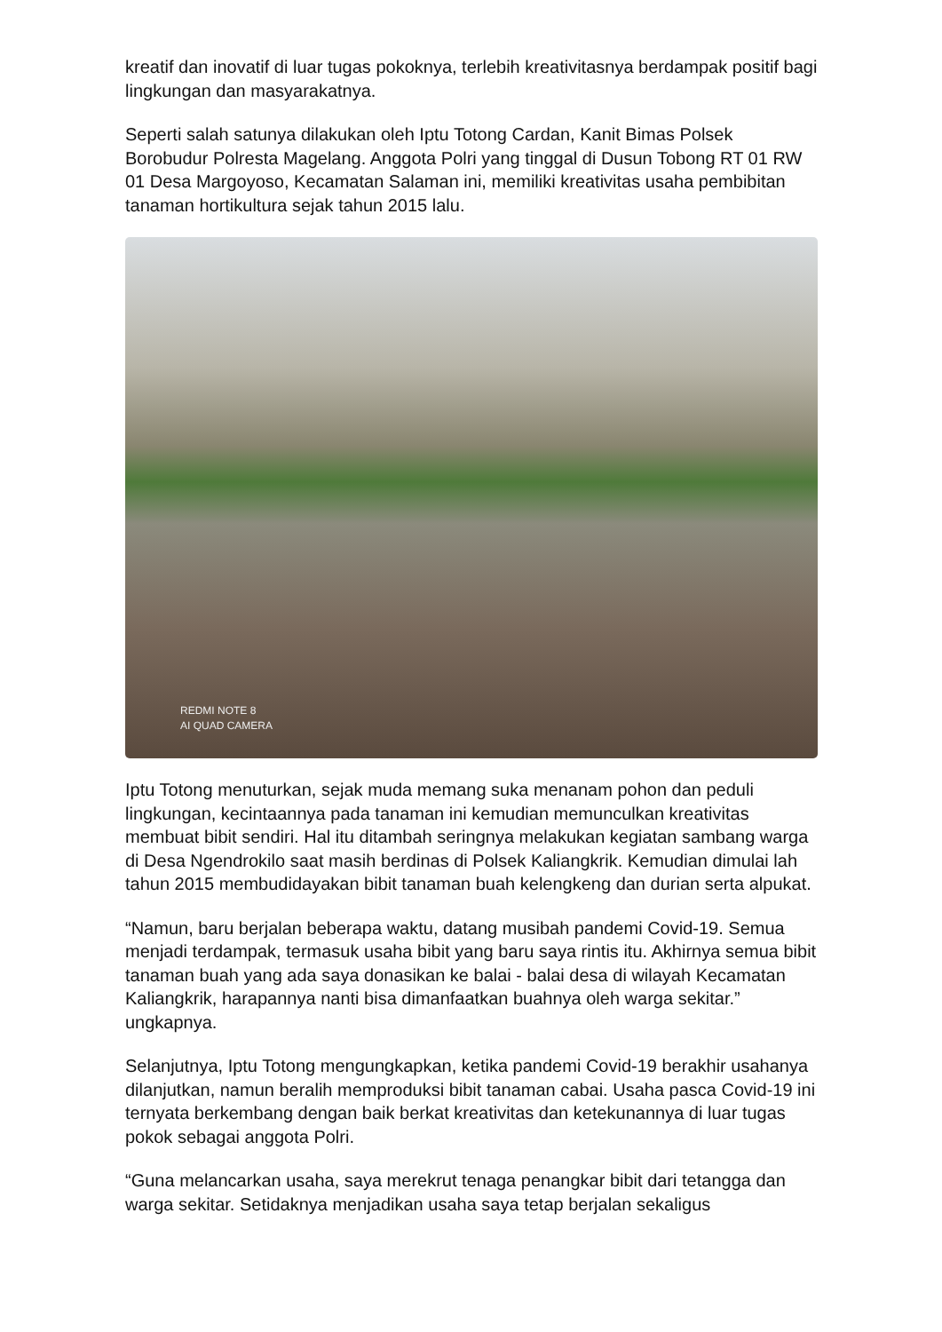kreatif dan inovatif di luar tugas pokoknya, terlebih kreativitasnya berdampak positif bagi lingkungan dan masyarakatnya.
Seperti salah satunya dilakukan oleh Iptu Totong Cardan, Kanit Bimas Polsek Borobudur Polresta Magelang. Anggota Polri yang tinggal di Dusun Tobong RT 01 RW 01 Desa Margoyoso, Kecamatan Salaman ini, memiliki kreativitas usaha pembibitan tanaman hortikultura sejak tahun 2015 lalu.
REDMI NOTE 8
AI QUAD CAMERA
Iptu Totong menuturkan, sejak muda memang suka menanam pohon dan peduli lingkungan, kecintaannya pada tanaman ini kemudian memunculkan kreativitas membuat bibit sendiri. Hal itu ditambah seringnya melakukan kegiatan sambang warga di Desa Ngendrokilo saat masih berdinas di Polsek Kaliangkrik. Kemudian dimulai lah tahun 2015 membudidayakan bibit tanaman buah kelengkeng dan durian serta alpukat.
“Namun, baru berjalan beberapa waktu, datang musibah pandemi Covid-19. Semua menjadi terdampak, termasuk usaha bibit yang baru saya rintis itu. Akhirnya semua bibit tanaman buah yang ada saya donasikan ke balai - balai desa di wilayah Kecamatan Kaliangkrik, harapannya nanti bisa dimanfaatkan buahnya oleh warga sekitar.” ungkapnya.
Selanjutnya, Iptu Totong mengungkapkan, ketika pandemi Covid-19 berakhir usahanya dilanjutkan, namun beralih memproduksi bibit tanaman cabai. Usaha pasca Covid-19 ini ternyata berkembang dengan baik berkat kreativitas dan ketekunannya di luar tugas pokok sebagai anggota Polri.
“Guna melancarkan usaha, saya merekrut tenaga penangkar bibit dari tetangga dan warga sekitar. Setidaknya menjadikan usaha saya tetap berjalan sekaligus